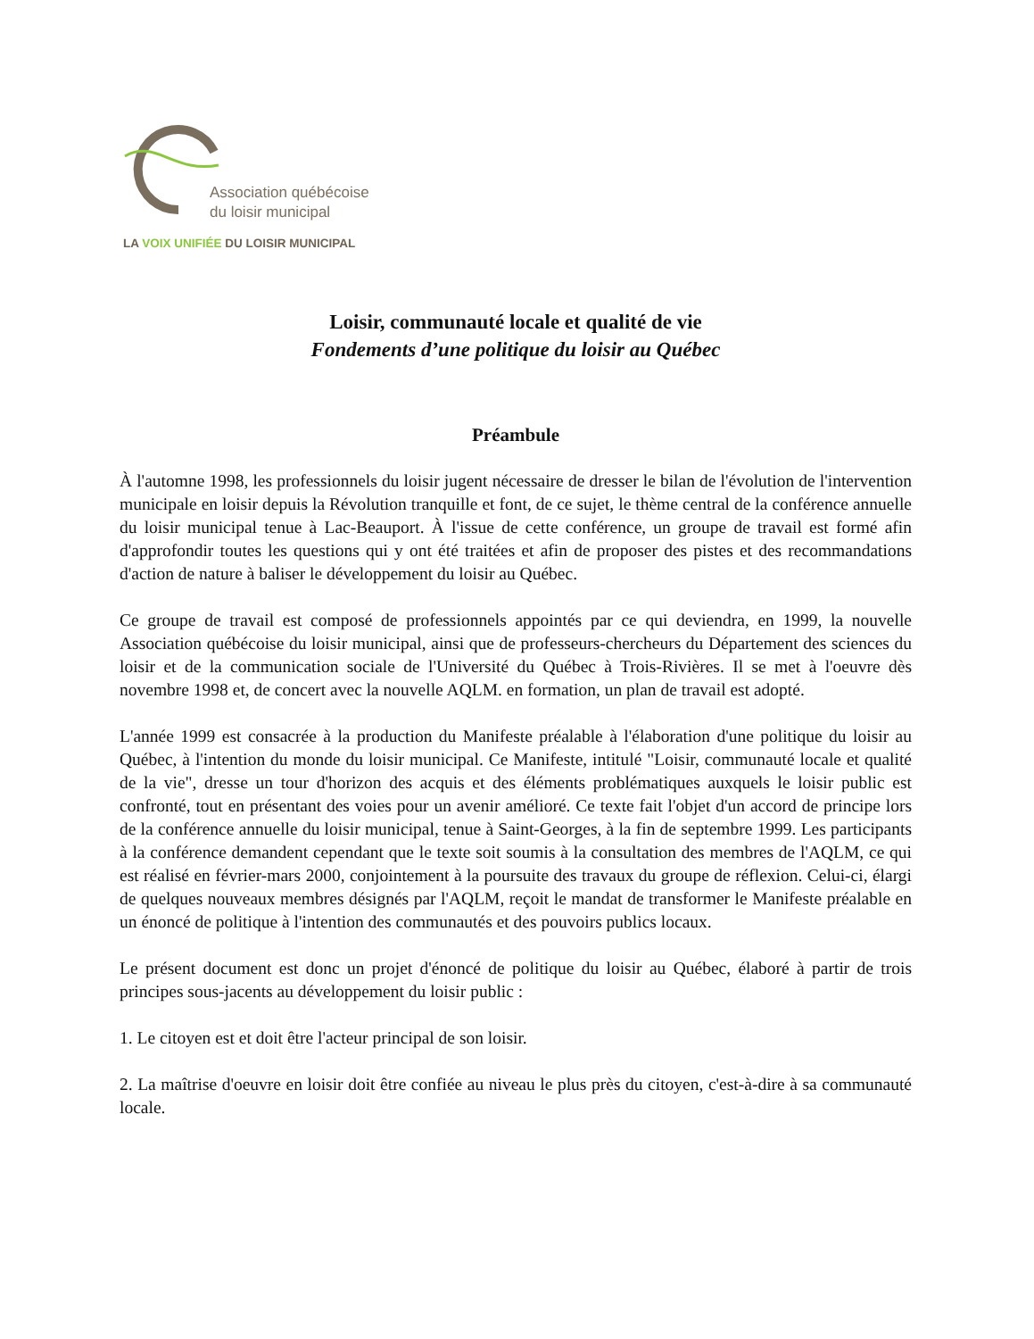Association québécoise
du loisir municipal
LA VOIX UNIFIÉE DU LOISIR MUNICIPAL
Loisir, communauté locale et qualité de vie
Fondements d’une politique du loisir au Québec
Préambule
À l'automne 1998, les professionnels du loisir jugent nécessaire de dresser le bilan de l'évolution de l'intervention municipale en loisir depuis la Révolution tranquille et font, de ce sujet, le thème central de la conférence annuelle du loisir municipal tenue à Lac-Beauport. À l'issue de cette conférence, un groupe de travail est formé afin d'approfondir toutes les questions qui y ont été traitées et afin de proposer des pistes et des recommandations d'action de nature à baliser le développement du loisir au Québec.
Ce groupe de travail est composé de professionnels appointés par ce qui deviendra, en 1999, la nouvelle Association québécoise du loisir municipal, ainsi que de professeurs-chercheurs du Département des sciences du loisir et de la communication sociale de l'Université du Québec à Trois-Rivières. Il se met à l'oeuvre dès novembre 1998 et, de concert avec la nouvelle AQLM. en formation, un plan de travail est adopté.
L'année 1999 est consacrée à la production du Manifeste préalable à l'élaboration d'une politique du loisir au Québec, à l'intention du monde du loisir municipal. Ce Manifeste, intitulé "Loisir, communauté locale et qualité de la vie", dresse un tour d'horizon des acquis et des éléments problématiques auxquels le loisir public est confronté, tout en présentant des voies pour un avenir amélioré. Ce texte fait l'objet d'un accord de principe lors de la conférence annuelle du loisir municipal, tenue à Saint-Georges, à la fin de septembre 1999. Les participants à la conférence demandent cependant que le texte soit soumis à la consultation des membres de l'AQLM, ce qui est réalisé en février-mars 2000, conjointement à la poursuite des travaux du groupe de réflexion. Celui-ci, élargi de quelques nouveaux membres désignés par l'AQLM, reçoit le mandat de transformer le Manifeste préalable en un énoncé de politique à l'intention des communautés et des pouvoirs publics locaux.
Le présent document est donc un projet d'énoncé de politique du loisir au Québec, élaboré à partir de trois principes sous-jacents au développement du loisir public :
1. Le citoyen est et doit être l'acteur principal de son loisir.
2. La maîtrise d'oeuvre en loisir doit être confiée au niveau le plus près du citoyen, c'est-à-dire à sa communauté locale.